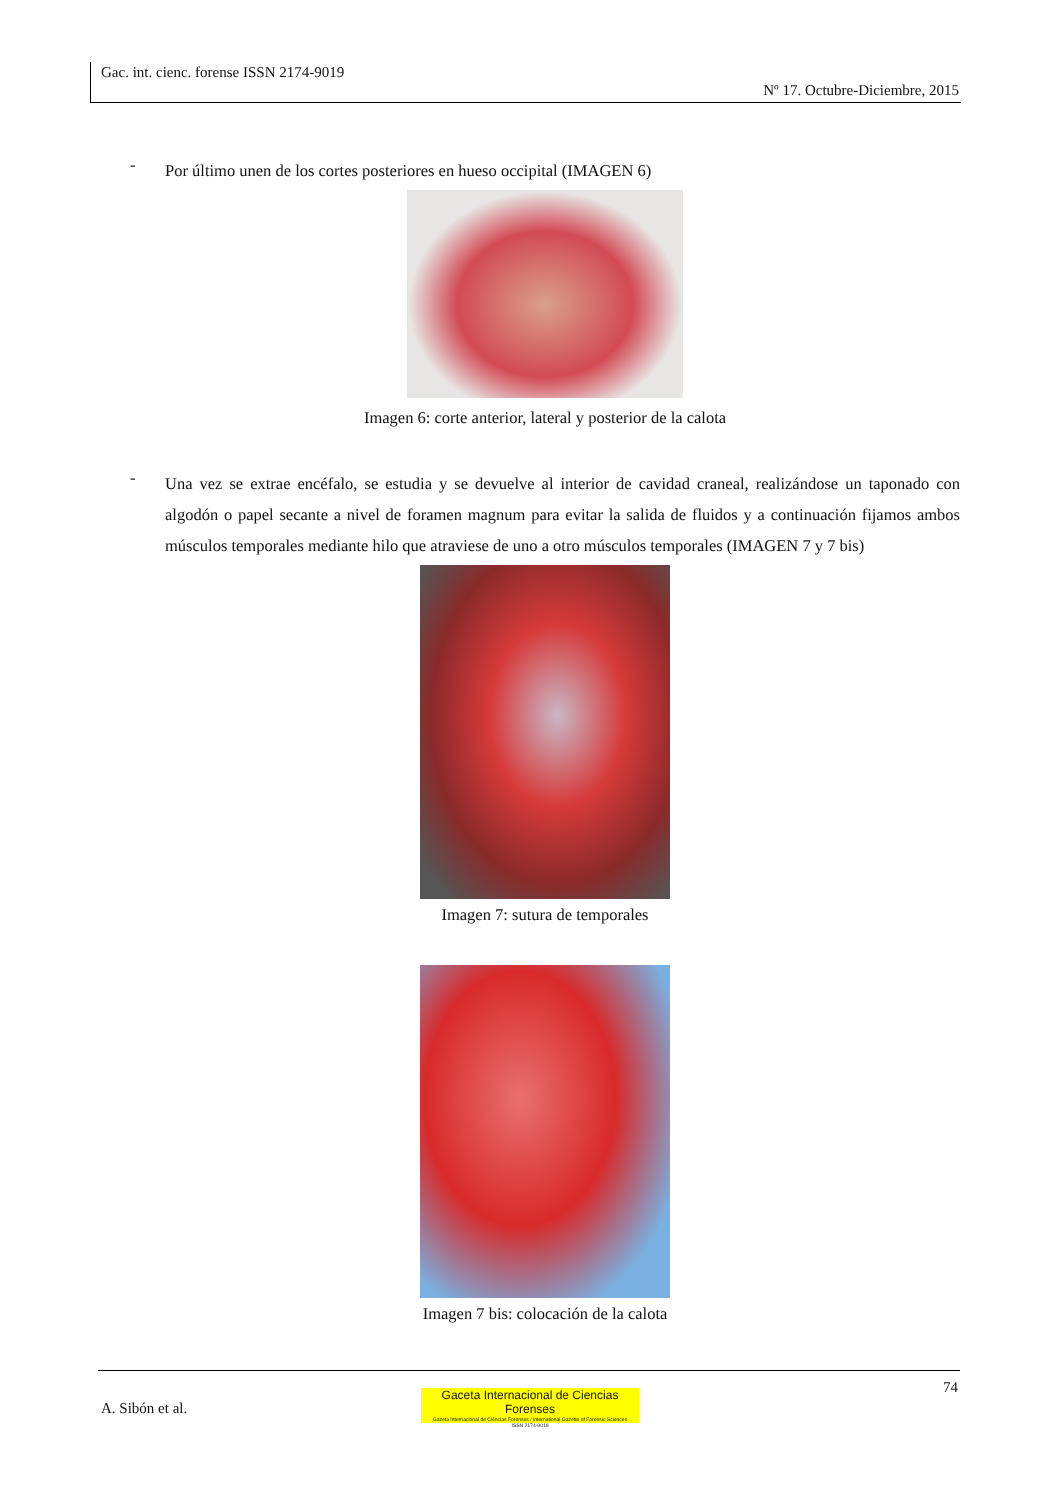Gac. int. cienc. forense ISSN 2174-9019
Nº 17. Octubre-Diciembre, 2015
- Por último unen de los cortes posteriores en hueso occipital (IMAGEN 6)
Imagen 6: corte anterior, lateral y posterior de la calota
- Una vez se extrae encéfalo, se estudia y se devuelve al interior de cavidad craneal, realizándose un taponado con algodón o papel secante a nivel de foramen magnum para evitar la salida de fluidos y a continuación fijamos ambos músculos temporales mediante hilo que atraviese de uno a otro músculos temporales (IMAGEN 7 y 7 bis)
Imagen 7: sutura de temporales
Imagen 7 bis: colocación de la calota
74
A. Sibón et al.
Gaceta Internacional de Ciencias Forenses
Gazeta Internacional de Ciências Forenses / International Gazette of Forensic Sciences
ISSN 2174-9019